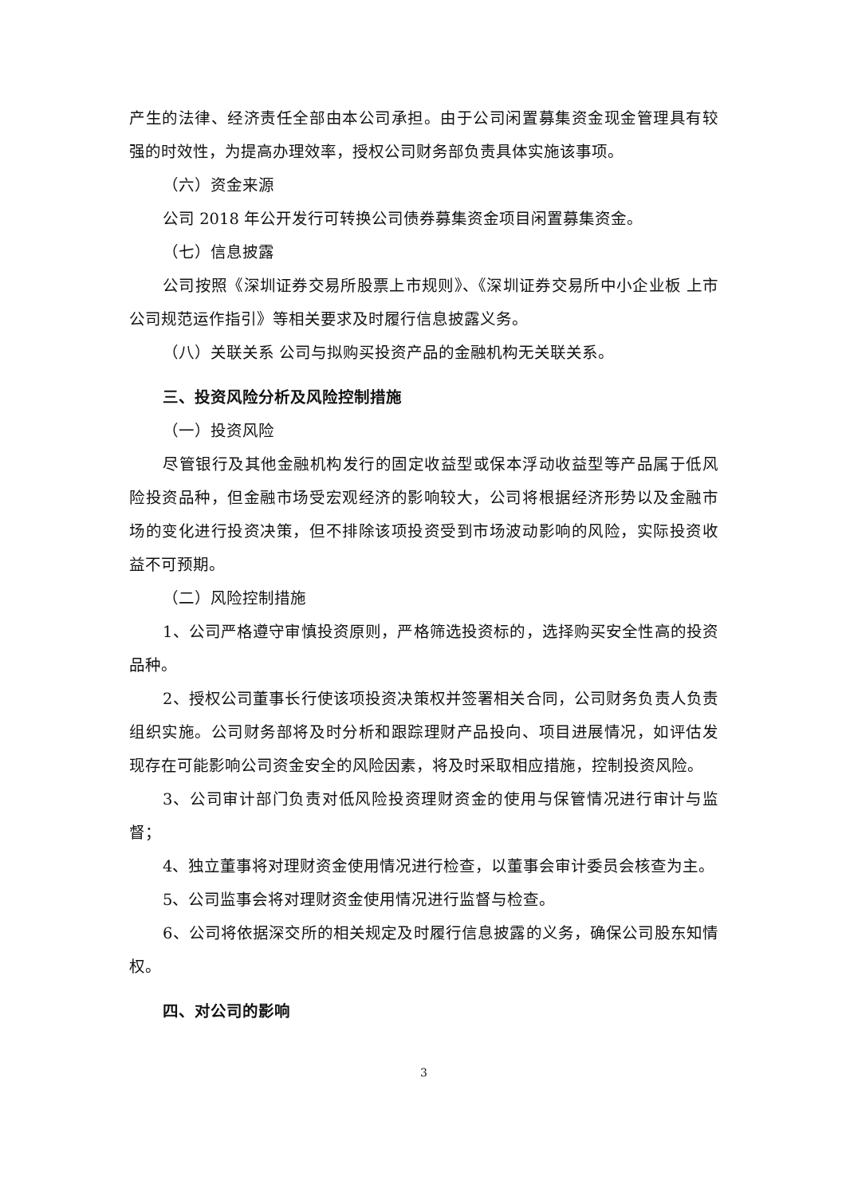产生的法律、经济责任全部由本公司承担。由于公司闲置募集资金现金管理具有较强的时效性，为提高办理效率，授权公司财务部负责具体实施该事项。
（六）资金来源
公司 2018 年公开发行可转换公司债券募集资金项目闲置募集资金。
（七）信息披露
公司按照《深圳证券交易所股票上市规则》、《深圳证券交易所中小企业板 上市公司规范运作指引》等相关要求及时履行信息披露义务。
（八）关联关系 公司与拟购买投资产品的金融机构无关联关系。
三、投资风险分析及风险控制措施
（一）投资风险
尽管银行及其他金融机构发行的固定收益型或保本浮动收益型等产品属于低风险投资品种，但金融市场受宏观经济的影响较大，公司将根据经济形势以及金融市场的变化进行投资决策，但不排除该项投资受到市场波动影响的风险，实际投资收益不可预期。
（二）风险控制措施
1、公司严格遵守审慎投资原则，严格筛选投资标的，选择购买安全性高的投资品种。
2、授权公司董事长行使该项投资决策权并签署相关合同，公司财务负责人负责组织实施。公司财务部将及时分析和跟踪理财产品投向、项目进展情况，如评估发现存在可能影响公司资金安全的风险因素，将及时采取相应措施，控制投资风险。
3、公司审计部门负责对低风险投资理财资金的使用与保管情况进行审计与监督；
4、独立董事将对理财资金使用情况进行检查，以董事会审计委员会核查为主。
5、公司监事会将对理财资金使用情况进行监督与检查。
6、公司将依据深交所的相关规定及时履行信息披露的义务，确保公司股东知情权。
四、对公司的影响
3